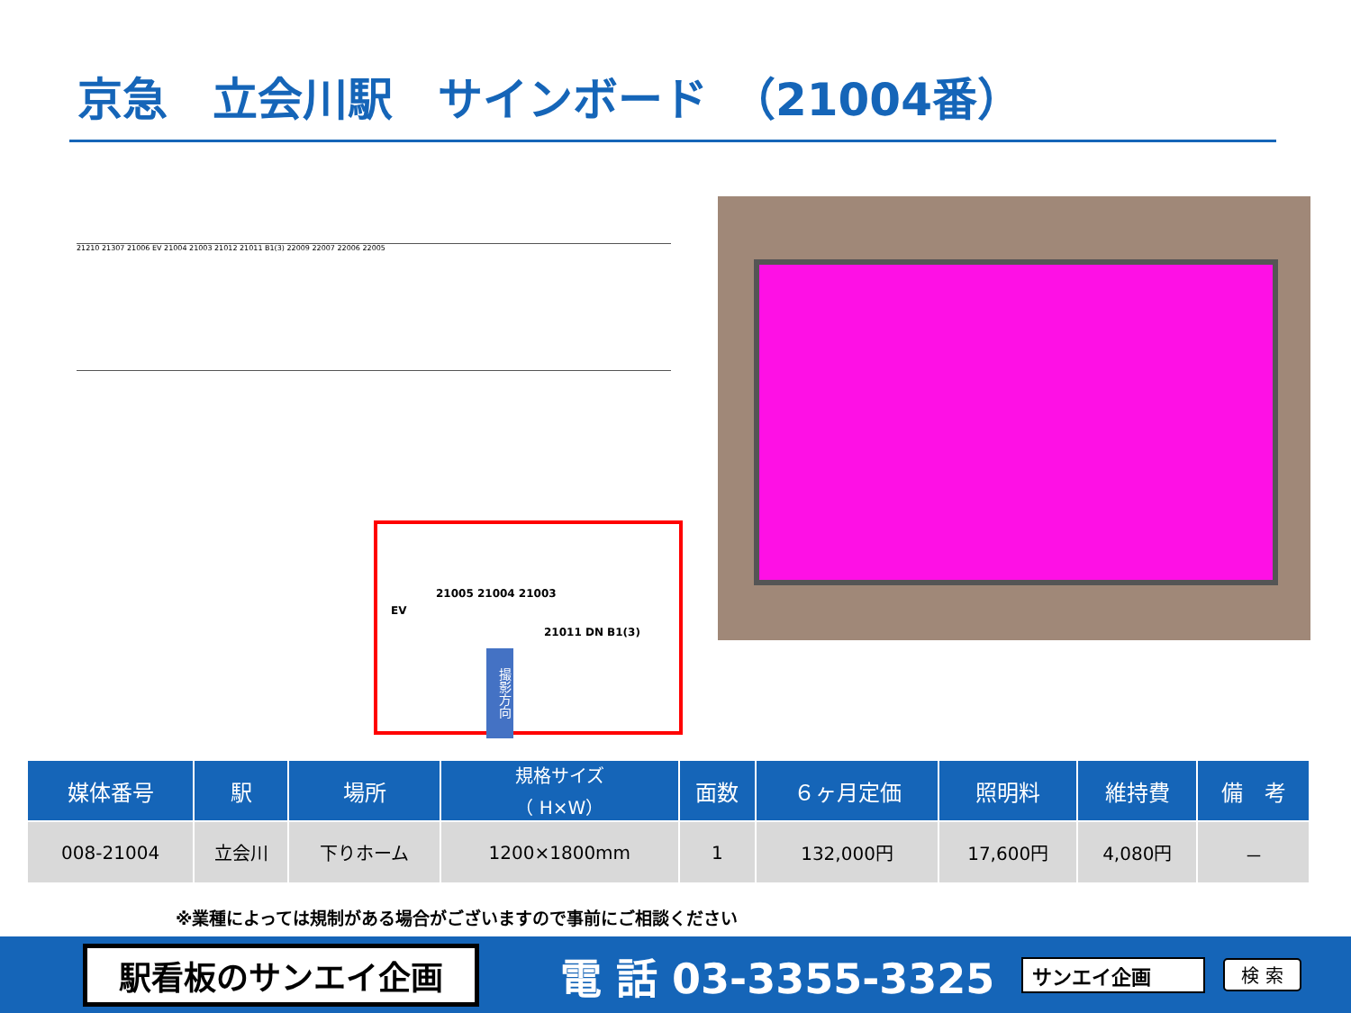京急　立会川駅　サインボード　（21004番）
21210 21307 21006 EV 21004 21003 21012 21011 B1(3) 22009 22007 22006 22005
21005 21004 21003
EV
21011 DN B1(3)
撮影方向
| 媒体番号 | 駅 | 場所 | 規格サイズ （ H×W） | 面数 | ６ヶ月定価 | 照明料 | 維持費 | 備 考 |
| --- | --- | --- | --- | --- | --- | --- | --- | --- |
| 008-21004 | 立会川 | 下りホーム | 1200×1800mm | 1 | 132,000円 | 17,600円 | 4,080円 | － |
※業種によっては規制がある場合がございますので事前にご相談ください
駅看板のサンエイ企画
電 話 03-3355-3325
サンエイ企画 検 索